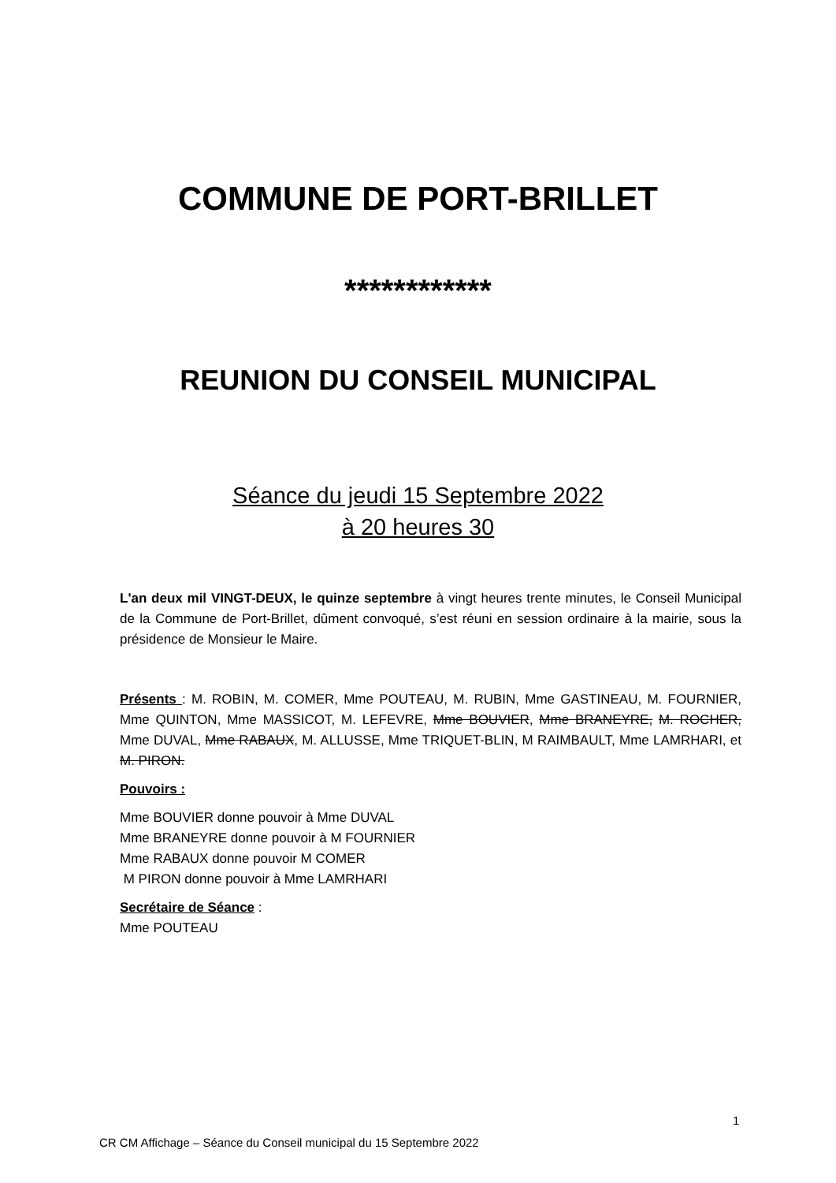COMMUNE DE PORT-BRILLET
************
REUNION DU CONSEIL MUNICIPAL
Séance du jeudi 15 Septembre 2022
à 20 heures 30
L'an deux mil VINGT-DEUX, le quinze septembre à vingt heures trente minutes, le Conseil Municipal de la Commune de Port-Brillet, dûment convoqué, s’est réuni en session ordinaire à la mairie, sous la présidence de Monsieur le Maire.
Présents : M. ROBIN, M. COMER, Mme POUTEAU, M. RUBIN, Mme GASTINEAU, M. FOURNIER, Mme QUINTON, Mme MASSICOT, M. LEFEVRE, Mme BOUVIER, Mme BRANEYRE, M. ROCHER, Mme DUVAL, Mme RABAUX, M. ALLUSSE, Mme TRIQUET-BLIN, M RAIMBAULT, Mme LAMRHARI, et M. PIRON.
Pouvoirs :
Mme BOUVIER donne pouvoir à Mme DUVAL
Mme BRANEYRE donne pouvoir à M FOURNIER
Mme RABAUX donne pouvoir M COMER
M PIRON donne pouvoir à Mme LAMRHARI
Secrétaire de Séance :
Mme POUTEAU
1
CR CM Affichage – Séance du Conseil municipal du 15 Septembre 2022